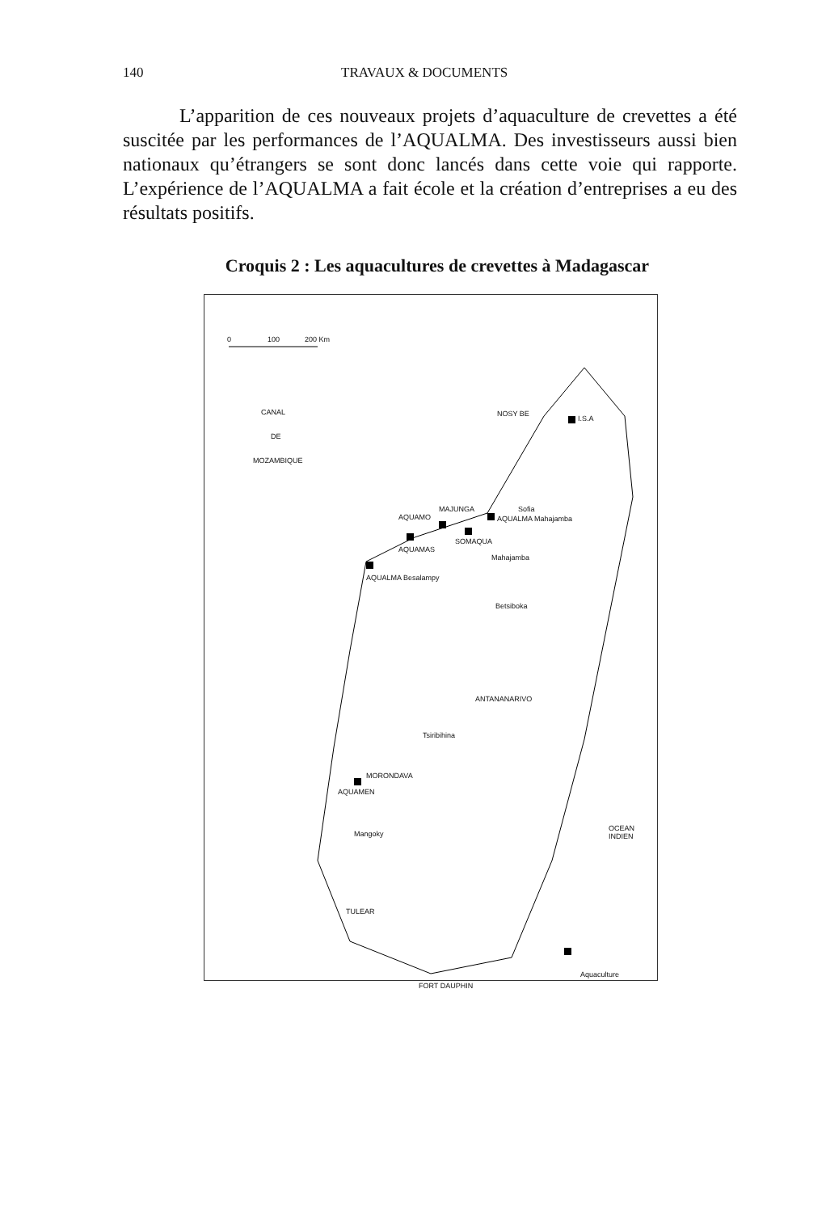140 TRAVAUX & DOCUMENTS
L’apparition de ces nouveaux projets d’aquaculture de crevettes a été suscitée par les performances de l’AQUALMA. Des investisseurs aussi bien nationaux qu’étrangers se sont donc lancés dans cette voie qui rapporte. L’expérience de l’AQUALMA a fait école et la création d’entreprises a eu des résultats positifs.
Croquis 2 : Les aquacultures de crevettes à Madagascar
0 100 200 Km
CANAL
DE
MOZAMBIQUE
NOSY BE
I.S.A
MAJUNGA Sofia
AQUALMA Mahajamba AQUAMO
SOMAQUA
AQUAMAS
AQUALMA Besalampy
Mahajamba
Betsiboka
ANTANANARIVO
Tsiribihina
MORONDAVA
AQUAMEN
Mangoky
OCEAN INDIEN
TULEAR
Aquaculture
FORT DAUPHIN